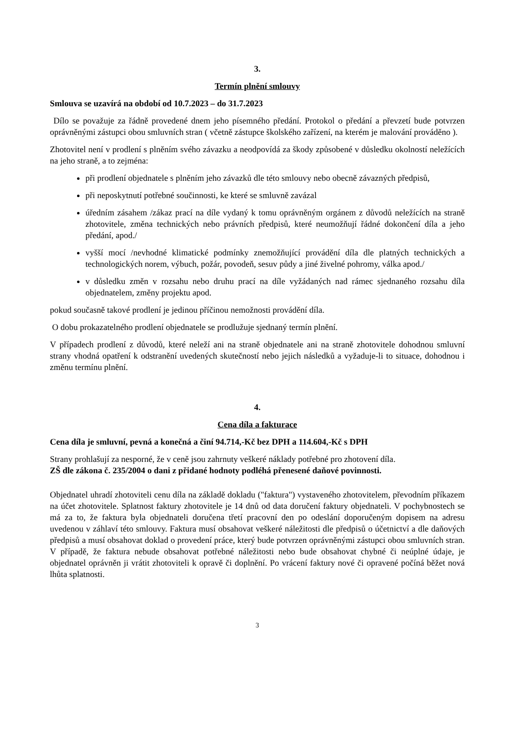3.
Termín plnění smlouvy
Smlouva se uzavírá na období od 10.7.2023 – do 31.7.2023
Dílo se považuje za řádně provedené dnem jeho písemného předání. Protokol o předání a převzetí bude potvrzen oprávněnými zástupci obou smluvních stran ( včetně zástupce školského zařízení, na kterém je malování prováděno ).
Zhotovitel není v prodlení s plněním svého závazku a neodpovídá za škody způsobené v důsledku okolností neležících na jeho straně, a to zejména:
při prodlení objednatele s plněním jeho závazků dle této smlouvy nebo obecně závazných předpisů,
při neposkytnutí potřebné součinnosti, ke které se smluvně zavázal
úředním zásahem /zákaz prací na díle vydaný k tomu oprávněným orgánem z důvodů neležících na straně zhotovitele, změna technických nebo právních předpisů, které neumožňují řádné dokončení díla a jeho předání, apod./
vyšší mocí /nevhodné klimatické podmínky znemožňující provádění díla dle platných technických a technologických norem, výbuch, požár, povodeň, sesuv půdy a jiné živelné pohromy, válka apod./
v důsledku změn v rozsahu nebo druhu prací na díle vyžádaných nad rámec sjednaného rozsahu díla objednatelem, změny projektu apod.
pokud současně takové prodlení je jedinou příčinou nemožnosti provádění díla.
O dobu prokazatelného prodlení objednatele se prodlužuje sjednaný termín plnění.
V případech prodlení z důvodů, které neleží ani na straně objednatele ani na straně zhotovitele dohodnou smluvní strany vhodná opatření k odstranění uvedených skutečností nebo jejich následků a vyžaduje-li to situace, dohodnou i změnu termínu plnění.
4.
Cena díla a fakturace
Cena díla je smluvní, pevná a konečná a činí 94.714,-Kč bez DPH a 114.604,-Kč s DPH
Strany prohlašují za nesporné, že v ceně jsou zahrnuty veškeré náklady potřebné pro zhotovení díla.
ZŠ dle zákona č. 235/2004 o dani z přidané hodnoty podléhá přenesené daňové povinnosti.
Objednatel uhradí zhotoviteli cenu díla na základě dokladu ("faktura") vystaveného zhotovitelem, převodním příkazem na účet zhotovitele. Splatnost faktury zhotovitele je 14 dnů od data doručení faktury objednateli. V pochybnostech se má za to, že faktura byla objednateli doručena třetí pracovní den po odeslání doporučeným dopisem na adresu uvedenou v záhlaví této smlouvy. Faktura musí obsahovat veškeré náležitosti dle předpisů o účetnictví a dle daňových předpisů a musí obsahovat doklad o provedení práce, který bude potvrzen oprávněnými zástupci obou smluvních stran. V případě, že faktura nebude obsahovat potřebné náležitosti nebo bude obsahovat chybné či neúplné údaje, je objednatel oprávněn ji vrátit zhotoviteli k opravě či doplnění. Po vrácení faktury nové či opravené počíná běžet nová lhůta splatnosti.
3